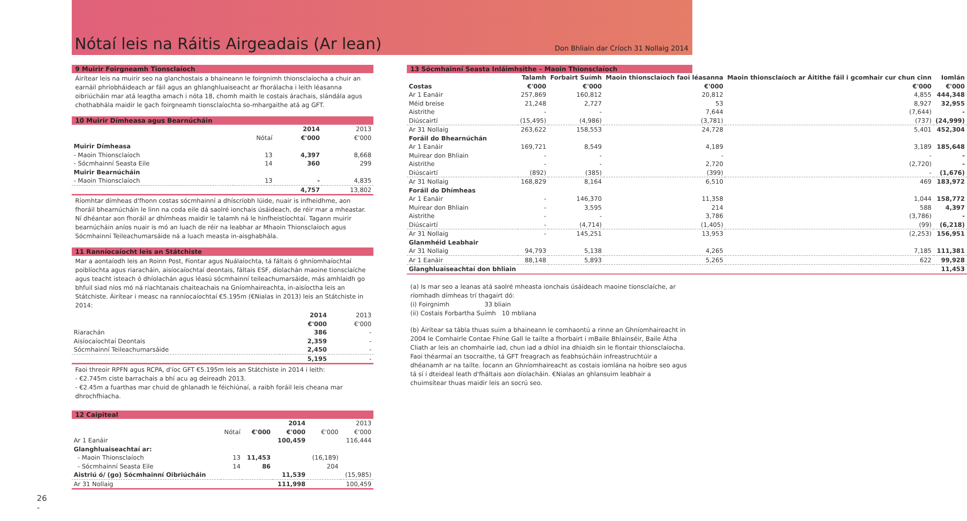Nótaí leis na Ráitis Airgeadais (Ar lean)
Don Bhliain dar Críoch 31 Nollaig 2014
9 Muirir Foirgneamh Tionsclaíoch
Áirítear leis na muirir seo na glanchostais a bhaineann le foirgnimh thionsclaíocha a chuir an earnáil phríobháideach ar fáil agus an ghlanghluaiseacht ar fhorálacha i leith léasanna oibriúcháin mar atá leagtha amach i nóta 18, chomh maith le costais árachais, slándála agus chothabhála maidir le gach foirgneamh tionsclaíochta so-mhargaithe atá ag GFT.
10 Muirir Dímheasa agus Bearnúcháin
| | | 2014 | 2013 |
| | Nótaí | €'000 | €'000 |
| Muirir Dímheasa | | | |
| - Maoin Thionsclaíoch | 13 | 4,397 | 8,668 |
| - Sócmhainní Seasta Eile | 14 | 360 | 299 |
| Muirir Bearnúcháin | | | |
| - Maoin Thionsclaíoch | 13 | - | 4,835 |
| | | 4,757 | 13,802 |
Ríomhtar dímheas d'fhonn costas sócmhainní a dhíscríobh lúide, nuair is infheidhme, aon fhoráil bhearnúcháin le linn na coda eile dá saolré ionchais úsáideach, de réir mar a mheastar. Ní dhéantar aon fhoráil ar dhímheas maidir le talamh ná le hinfheistíochtaí. Tagann muirir bearnúcháin aníos nuair is mó an luach de réir na leabhar ar Mhaoin Thionsclaíoch agus Sócmhainní Teileachumarsáide ná a luach measta in-aisghabhála.
11 Ranníocaíocht leis an Státchiste
Mar a aontaíodh leis an Roinn Post, Fiontar agus Nuálaíochta, tá fáltais ó ghníomhaíochtaí poiblíochta agus riaracháin, aisíocaíochtaí deontais, fáltais ESF, díolachán maoine tionsclaíche agus teacht isteach ó dhíolachán agus léasú sócmhainní teileachumarsáide, más amhlaidh go bhfuil siad níos mó ná riachtanais chaiteachais na Gníomhaireachta, in-aisíoctha leis an Státchiste. Áirítear i measc na ranníocaíochtaí €5.195m (€Nialas in 2013) leis an Státchiste in 2014:
| | 2014 | 2013 |
| | €'000 | €'000 |
| Riarachán | 386 | - |
| Aisíocaíochtaí Deontais | 2,359 | - |
| Sócmhainní Teileachumarsáide | 2,450 | - |
| | 5,195 | - |
Faoi threoir RPFN agus RCPA, d'íoc GFT €5.195m leis an Státchiste in 2014 i leith:
- €2.745m ciste barrachais a bhí acu ag deireadh 2013.
- €2.45m a fuarthas mar chuid de ghlanadh le féichiúnaí, a raibh foráil leis cheana mar dhrochfhiacha.
12 Caipiteal
| | | | 2014 | | 2013 |
| | Nótaí | €'000 | €'000 | €'000 | €'000 |
| Ar 1 Eanáir | | | 100,459 | | 116,444 |
| Glanghluaiseachtaí ar: | | | | | |
| - Maoin Thionsclaíoch | 13 | 11,453 | | (16,189) | |
| - Sócmhainní Seasta Eile | 14 | 86 | | 204 | |
| Aistriú ó/ (go) Sócmhainní Oibriúcháin | | | 11,539 | | (15,985) |
| Ar 31 Nollaig | | | 111,998 | | 100,459 |
13 Sócmhainní Seasta Inláimhsithe – Maoin Thionsclaíoch
| | Talamh | Forbairt Suímh | Maoin thionsclaíoch faoi léasanna | Maoin thionsclaíoch ar Áitithe fáil i gcomhair cur chun cinn | Iomlán |
| --- | --- | --- | --- | --- | --- |
| Costas | €'000 | €'000 | €'000 | €'000 | €'000 |
| Ar 1 Eanáir | 257,869 | 160,812 | 20,812 | 4,855 | 444,348 |
| Méid breise | 21,248 | 2,727 | 53 | 8,927 | 32,955 |
| Aistrithe | - | - | 7,644 | (7,644) | - |
| Diúscairtí | (15,495) | (4,986) | (3,781) | (737) | (24,999) |
| Ar 31 Nollaig | 263,622 | 158,553 | 24,728 | 5,401 | 452,304 |
| Foráil do Bhearnúchán | | | | | |
| Ar 1 Eanáir | 169,721 | 8,549 | 4,189 | 3,189 | 185,648 |
| Muirear don Bhliain | - | - | - | - | - |
| Aistrithe | - | - | 2,720 | (2,720) | - |
| Diúscairtí | (892) | (385) | (399) | - | (1,676) |
| Ar 31 Nollaig | 168,829 | 8,164 | 6,510 | 469 | 183,972 |
| Foráil do Dhímheas | | | | | |
| Ar 1 Eanáir | - | 146,370 | 11,358 | 1,044 | 158,772 |
| Muirear don Bhliain | - | 3,595 | 214 | 588 | 4,397 |
| Aistrithe | - | - | 3,786 | (3,786) | - |
| Diúscairtí | - | (4,714) | (1,405) | (99) | (6,218) |
| Ar 31 Nollaig | - | 145,251 | 13,953 | (2,253) | 156,951 |
| Glanmhéid Leabhair | | | | | |
| Ar 31 Nollaig | 94,793 | 5,138 | 4,265 | 7,185 | 111,381 |
| Ar 1 Eanáir | 88,148 | 5,893 | 5,265 | 622 | 99,928 |
| Glanghluaiseachtaí don bhliain | | | | | 11,453 |
(a) Is mar seo a leanas atá saolré mheasta ionchais úsáideach maoine tionsclaíche, ar ríomhadh dímheas trí thagairt dó:
(i) Foirgnimh 33 bliain
(ii) Costais Forbartha Suímh 10 mbliana
(b) Áirítear sa tábla thuas suim a bhaineann le comhaontú a rinne an Ghníomhaireacht in 2004 le Comhairle Contae Fhine Gall le tailte a fhorbairt i mBaile Bhlainséir, Baile Átha Cliath ar leis an chomhairle iad, chun iad a dhíol ina dhiaidh sin le fiontair thionsclaíocha. Faoi théarmaí an tsocraithe, tá GFT freagrach as feabhsúcháin infreastruchtúir a dhéanamh ar na tailte. Íocann an Ghníomhaireacht as costais iomlána na hoibre seo agus tá sí i dteideal leath d'fháltais aon díolacháin. €Nialas an ghlansuim leabhair a chuimsítear thuas maidir leis an socrú seo.
26
-